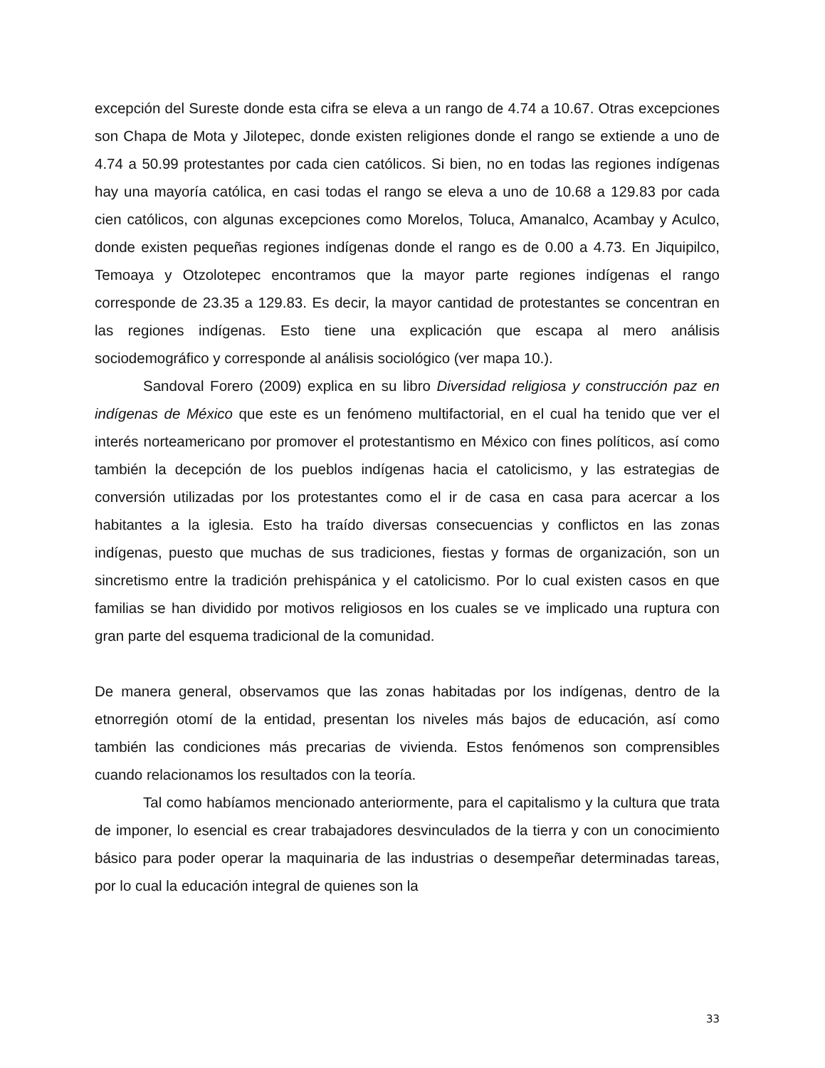excepción del Sureste donde esta cifra se eleva a un rango de 4.74 a 10.67. Otras excepciones son Chapa de Mota y Jilotepec, donde existen religiones donde el rango se extiende a uno de 4.74 a 50.99 protestantes por cada cien católicos. Si bien, no en todas las regiones indígenas hay una mayoría católica, en casi todas el rango se eleva a uno de 10.68 a 129.83 por cada cien católicos, con algunas excepciones como Morelos, Toluca, Amanalco, Acambay y Aculco, donde existen pequeñas regiones indígenas donde el rango es de 0.00 a 4.73. En Jiquipilco, Temoaya y Otzolotepec encontramos que la mayor parte regiones indígenas el rango corresponde de 23.35 a 129.83. Es decir, la mayor cantidad de protestantes se concentran en las regiones indígenas. Esto tiene una explicación que escapa al mero análisis sociodemográfico y corresponde al análisis sociológico (ver mapa 10.).
Sandoval Forero (2009) explica en su libro Diversidad religiosa y construcción paz en indígenas de México que este es un fenómeno multifactorial, en el cual ha tenido que ver el interés norteamericano por promover el protestantismo en México con fines políticos, así como también la decepción de los pueblos indígenas hacia el catolicismo, y las estrategias de conversión utilizadas por los protestantes como el ir de casa en casa para acercar a los habitantes a la iglesia. Esto ha traído diversas consecuencias y conflictos en las zonas indígenas, puesto que muchas de sus tradiciones, fiestas y formas de organización, son un sincretismo entre la tradición prehispánica y el catolicismo. Por lo cual existen casos en que familias se han dividido por motivos religiosos en los cuales se ve implicado una ruptura con gran parte del esquema tradicional de la comunidad.
De manera general, observamos que las zonas habitadas por los indígenas, dentro de la etnorregión otomí de la entidad, presentan los niveles más bajos de educación, así como también las condiciones más precarias de vivienda. Estos fenómenos son comprensibles cuando relacionamos los resultados con la teoría.
Tal como habíamos mencionado anteriormente, para el capitalismo y la cultura que trata de imponer, lo esencial es crear trabajadores desvinculados de la tierra y con un conocimiento básico para poder operar la maquinaria de las industrias o desempeñar determinadas tareas, por lo cual la educación integral de quienes son la
33